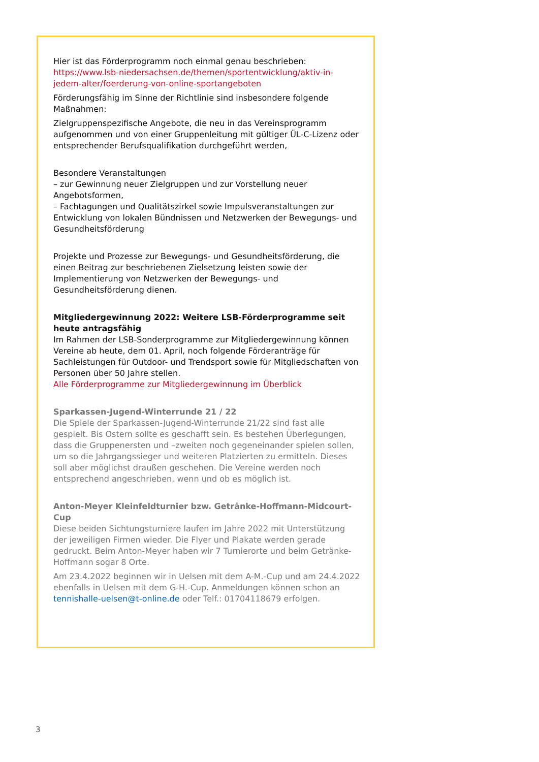Hier ist das Förderprogramm noch einmal genau beschrieben: https://www.lsb-niedersachsen.de/themen/sportentwicklung/aktiv-in-jedem-alter/foerderung-von-online-sportangeboten
Förderungsfähig im Sinne der Richtlinie sind insbesondere folgende Maßnahmen:
Zielgruppenspezifische Angebote, die neu in das Vereinsprogramm aufgenommen und von einer Gruppenleitung mit gültiger ÜL-C-Lizenz oder entsprechender Berufsqualifikation durchgeführt werden,
Besondere Veranstaltungen
– zur Gewinnung neuer Zielgruppen und zur Vorstellung neuer Angebotsformen,
– Fachtagungen und Qualitätszirkel sowie Impulsveranstaltungen zur Entwicklung von lokalen Bündnissen und Netzwerken der Bewegungs- und Gesundheitsförderung
Projekte und Prozesse zur Bewegungs- und Gesundheitsförderung, die einen Beitrag zur beschriebenen Zielsetzung leisten sowie der Implementierung von Netzwerken der Bewegungs- und Gesundheitsförderung dienen.
Mitgliedergewinnung 2022: Weitere LSB-Förderprogramme seit heute antragsfähig
Im Rahmen der LSB-Sonderprogramme zur Mitgliedergewinnung können Vereine ab heute, dem 01. April, noch folgende Förderanträge für Sachleistungen für Outdoor- und Trendsport sowie für Mitgliedschaften von Personen über 50 Jahre stellen.
Alle Förderprogramme zur Mitgliedergewinnung im Überblick
Sparkassen-Jugend-Winterrunde 21 / 22
Die Spiele der Sparkassen-Jugend-Winterrunde 21/22 sind fast alle gespielt. Bis Ostern sollte es geschafft sein. Es bestehen Überlegungen, dass die Gruppenersten und –zweiten noch gegeneinander spielen sollen, um so die Jahrgangssieger und weiteren Platzierten zu ermitteln. Dieses soll aber möglichst draußen geschehen. Die Vereine werden noch entsprechend angeschrieben, wenn und ob es möglich ist.
Anton-Meyer Kleinfeldturnier bzw. Getränke-Hoffmann-Midcourt-Cup
Diese beiden Sichtungsturniere laufen im Jahre 2022 mit Unterstützung der jeweiligen Firmen wieder. Die Flyer und Plakate werden gerade gedruckt. Beim Anton-Meyer haben wir 7 Turnierorte und beim Getränke-Hoffmann sogar 8 Orte.
Am 23.4.2022 beginnen wir in Uelsen mit dem A-M.-Cup und am 24.4.2022 ebenfalls in Uelsen mit dem G-H.-Cup. Anmeldungen können schon an tennishalle-uelsen@t-online.de oder Telf.: 01704118679 erfolgen.
3